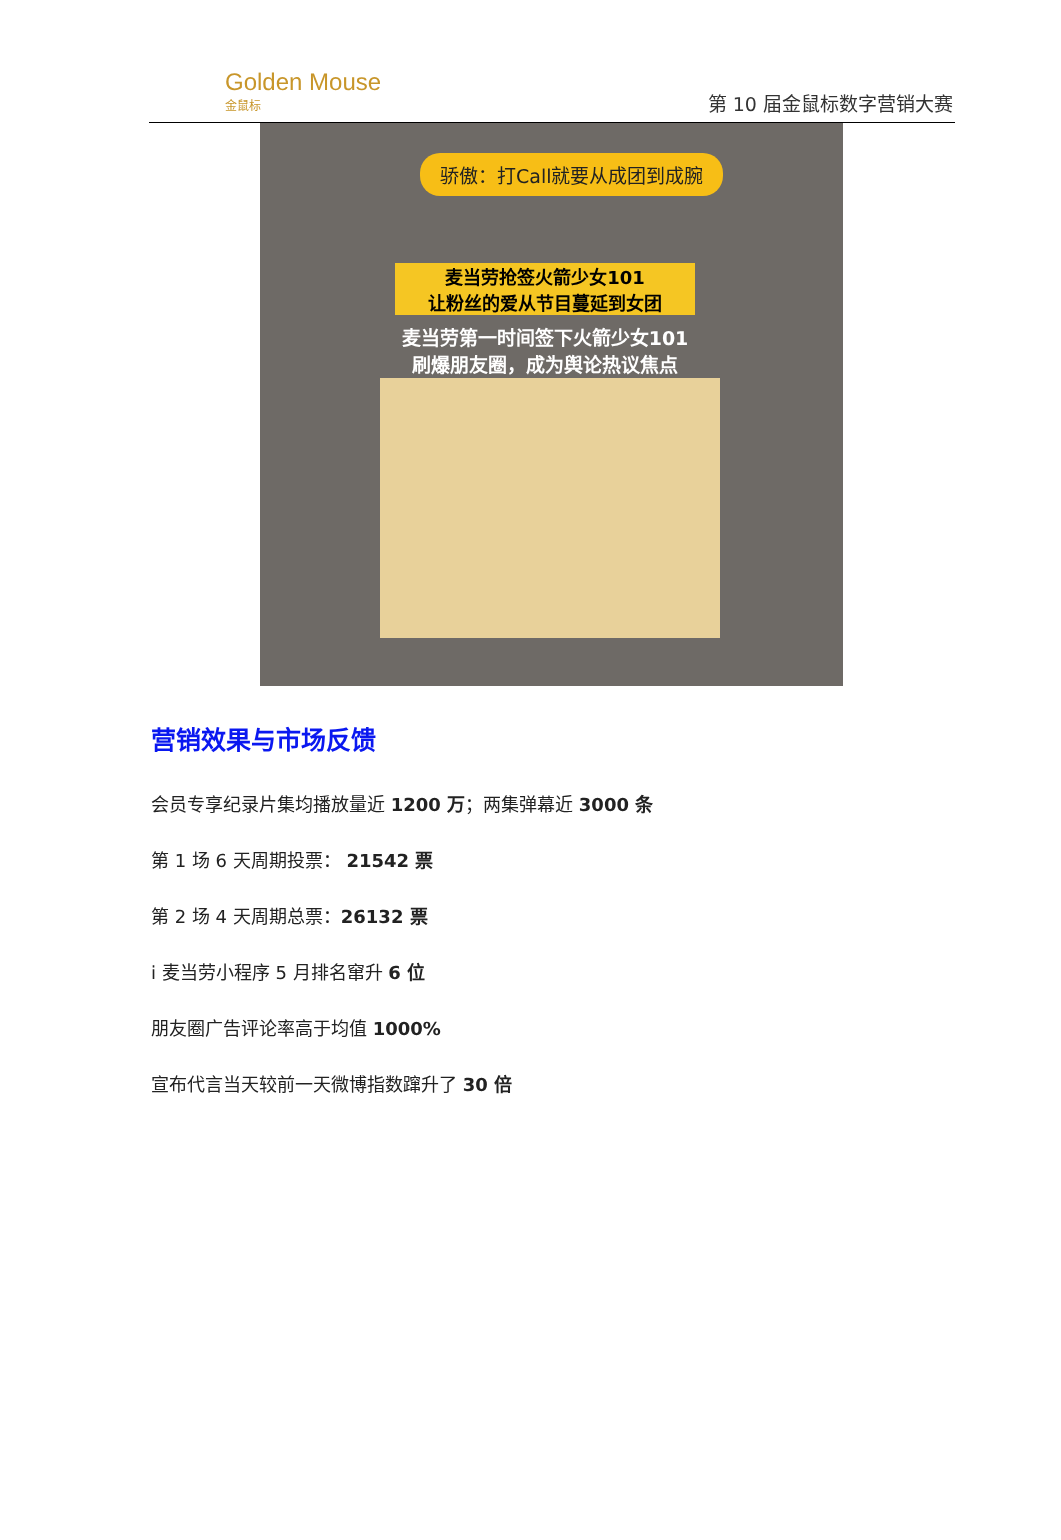Golden Mouse
金鼠标
第 10 届金鼠标数字营销大赛
骄傲：打Call就要从成团到成腕
麦当劳抢签火箭少女101
让粉丝的爱从节目蔓延到女团
麦当劳第一时间签下火箭少女101
刷爆朋友圈，成为舆论热议焦点
营销效果与市场反馈
会员专享纪录片集均播放量近 1200 万；两集弹幕近 3000 条
第 1 场 6 天周期投票： 21542 票
第 2 场 4 天周期总票：26132 票
i 麦当劳小程序 5 月排名窜升 6 位
朋友圈广告评论率高于均值 1000%
宣布代言当天较前一天微博指数蹿升了 30 倍